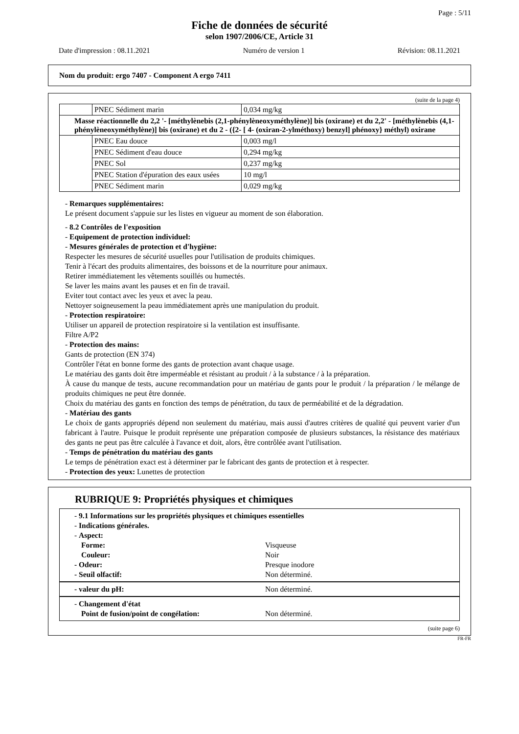Page : 5/11
Fiche de données de sécurité
selon 1907/2006/CE, Article 31
Date d'impression : 08.11.2021 Numéro de version 1 Révision: 08.11.2021
Nom du produit: ergo 7407 - Component A ergo 7411
(suite de la page 4)
| | PNEC Sédiment marin | 0,034 mg/kg |
| Masse réactionnelle du 2,2 '- [méthylènebis (2,1-phénylèneoxyméthylène)] bis (oxirane) et du 2,2' - [méthylènebis (4,1-phénylèneoxyméthylène)] bis (oxirane) et du 2 - ({2- [ 4- (oxiran-2-ylméthoxy) benzyl] phénoxy} méthyl) oxirane | | |
| | PNEC Eau douce | 0,003 mg/l |
| | PNEC Sédiment d'eau douce | 0,294 mg/kg |
| | PNEC Sol | 0,237 mg/kg |
| | PNEC Station d'épuration des eaux usées | 10 mg/l |
| | PNEC Sédiment marin | 0,029 mg/kg |
- Remarques supplémentaires:
Le présent document s'appuie sur les listes en vigueur au moment de son élaboration.
- 8.2 Contrôles de l'exposition
- Equipement de protection individuel:
- Mesures générales de protection et d'hygiène:
Respecter les mesures de sécurité usuelles pour l'utilisation de produits chimiques.
Tenir à l'écart des produits alimentaires, des boissons et de la nourriture pour animaux.
Retirer immédiatement les vêtements souillés ou humectés.
Se laver les mains avant les pauses et en fin de travail.
Eviter tout contact avec les yeux et avec la peau.
Nettoyer soigneusement la peau immédiatement après une manipulation du produit.
- Protection respiratoire:
Utiliser un appareil de protection respiratoire si la ventilation est insuffisante.
Filtre A/P2
- Protection des mains:
Gants de protection (EN 374)
Contrôler l'état en bonne forme des gants de protection avant chaque usage.
Le matériau des gants doit être imperméable et résistant au produit / à la substance / à la préparation.
À cause du manque de tests, aucune recommandation pour un matériau de gants pour le produit / la préparation / le mélange de produits chimiques ne peut être donnée.
Choix du matériau des gants en fonction des temps de pénétration, du taux de perméabilité et de la dégradation.
- Matériau des gants
Le choix de gants appropriés dépend non seulement du matériau, mais aussi d'autres critères de qualité qui peuvent varier d'un fabricant à l'autre. Puisque le produit représente une préparation composée de plusieurs substances, la résistance des matériaux des gants ne peut pas être calculée à l'avance et doit, alors, être contrôlée avant l'utilisation.
- Temps de pénétration du matériau des gants
Le temps de pénétration exact est à déterminer par le fabricant des gants de protection et à respecter.
- Protection des yeux: Lunettes de protection
RUBRIQUE 9: Propriétés physiques et chimiques
- 9.1 Informations sur les propriétés physiques et chimiques essentielles
- Indications générales.
- Aspect:
Forme: Visqueuse
Couleur: Noir
- Odeur: Presque inodore
- Seuil olfactif: Non déterminé.
- valeur du pH: Non déterminé.
- Changement d'état
Point de fusion/point de congélation: Non déterminé.
(suite page 6)
FR-FR